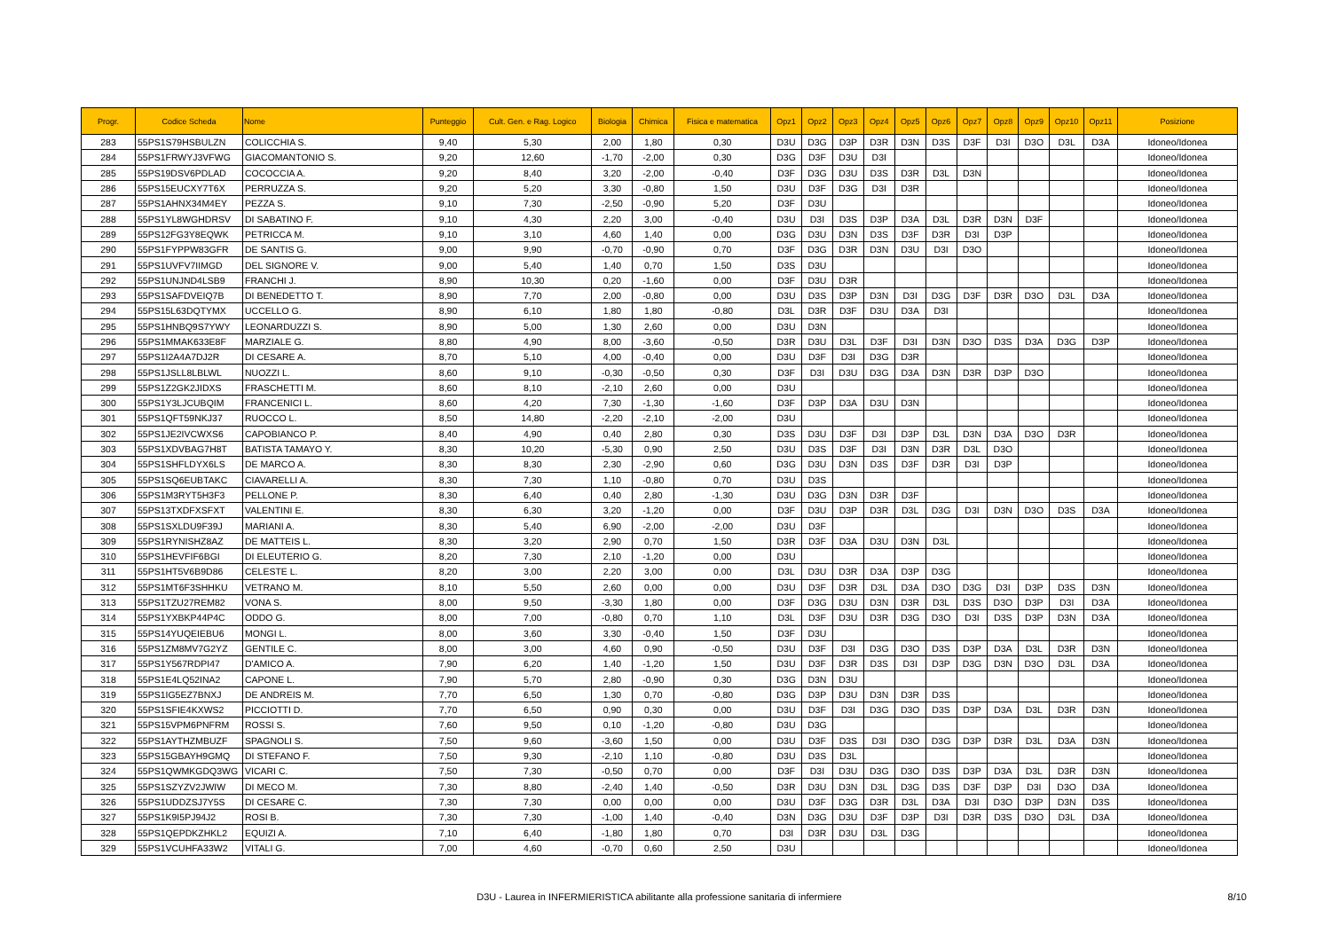| Progr. | Codice Scheda | Nome | Punteggio | Cult. Gen. e Rag. Logico | Biologia | Chimica | Fisica e matematica | Opz1 | Opz2 | Opz3 | Opz4 | Opz5 | Opz6 | Opz7 | Opz8 | Opz9 | Opz10 | Opz11 | Posizione |
| --- | --- | --- | --- | --- | --- | --- | --- | --- | --- | --- | --- | --- | --- | --- | --- | --- | --- | --- | --- |
| 283 | 55PS1S79HSBULZN | COLICCHIA S. | 9,40 | 5,30 | 2,00 | 1,80 | 0,30 | D3U | D3G | D3P | D3R | D3N | D3S | D3F | D3I | D3O | D3L | D3A | Idoneo/Idonea |
| 284 | 55PS1FRWYJ3VFWG | GIACOMANTONIO S. | 9,20 | 12,60 | -1,70 | -2,00 | 0,30 | D3G | D3F | D3U | D3I | | | | | | | | Idoneo/Idonea |
| 285 | 55PS19DSV6PDLAD | COCOCCIA A. | 9,20 | 8,40 | 3,20 | -2,00 | -0,40 | D3F | D3G | D3U | D3S | D3R | D3L | D3N | | | | | Idoneo/Idonea |
| 286 | 55PS15EUCXY7T6X | PERRUZZA S. | 9,20 | 5,20 | 3,30 | -0,80 | 1,50 | D3U | D3F | D3G | D3I | D3R | | | | | | | Idoneo/Idonea |
| 287 | 55PS1AHNX34M4EY | PEZZA S. | 9,10 | 7,30 | -2,50 | -0,90 | 5,20 | D3F | D3U | | | | | | | | | | Idoneo/Idonea |
| 288 | 55PS1YL8WGHDRSV | DI SABATINO F. | 9,10 | 4,30 | 2,20 | 3,00 | -0,40 | D3U | D3I | D3S | D3P | D3A | D3L | D3R | D3N | D3F | | | Idoneo/Idonea |
| 289 | 55PS12FG3Y8EQWK | PETRICCA M. | 9,10 | 3,10 | 4,60 | 1,40 | 0,00 | D3G | D3U | D3N | D3S | D3F | D3R | D3I | D3P | | | | Idoneo/Idonea |
| 290 | 55PS1FYPPW83GFR | DE SANTIS G. | 9,00 | 9,90 | -0,70 | -0,90 | 0,70 | D3F | D3G | D3R | D3N | D3U | D3I | D3O | | | | | Idoneo/Idonea |
| 291 | 55PS1UVFV7IIMGD | DEL SIGNORE V. | 9,00 | 5,40 | 1,40 | 0,70 | 1,50 | D3S | D3U | | | | | | | | | | Idoneo/Idonea |
| 292 | 55PS1UNJND4LSB9 | FRANCHI J. | 8,90 | 10,30 | 0,20 | -1,60 | 0,00 | D3F | D3U | D3R | | | | | | | | | Idoneo/Idonea |
| 293 | 55PS1SAFDVEIQ7B | DI BENEDETTO T. | 8,90 | 7,70 | 2,00 | -0,80 | 0,00 | D3U | D3S | D3P | D3N | D3I | D3G | D3F | D3R | D3O | D3L | D3A | Idoneo/Idonea |
| 294 | 55PS15L63DQTYMX | UCCELLO G. | 8,90 | 6,10 | 1,80 | 1,80 | -0,80 | D3L | D3R | D3F | D3U | D3A | D3I | | | | | | Idoneo/Idonea |
| 295 | 55PS1HNBQ9S7YWY | LEONARDUZZI S. | 8,90 | 5,00 | 1,30 | 2,60 | 0,00 | D3U | D3N | | | | | | | | | | Idoneo/Idonea |
| 296 | 55PS1MMAK633E8F | MARZIALE G. | 8,80 | 4,90 | 8,00 | -3,60 | -0,50 | D3R | D3U | D3L | D3F | D3I | D3N | D3O | D3S | D3A | D3G | D3P | Idoneo/Idonea |
| 297 | 55PS1I2A4A7DJ2R | DI CESARE A. | 8,70 | 5,10 | 4,00 | -0,40 | 0,00 | D3U | D3F | D3I | D3G | D3R | | | | | | | Idoneo/Idonea |
| 298 | 55PS1JSLL8LBLWL | NUOZZI L. | 8,60 | 9,10 | -0,30 | -0,50 | 0,30 | D3F | D3I | D3U | D3G | D3A | D3N | D3R | D3P | D3O | | | Idoneo/Idonea |
| 299 | 55PS1Z2GK2JIDXS | FRASCHETTI M. | 8,60 | 8,10 | -2,10 | 2,60 | 0,00 | D3U | | | | | | | | | | | Idoneo/Idonea |
| 300 | 55PS1Y3LJCUBQIM | FRANCENICI L. | 8,60 | 4,20 | 7,30 | -1,30 | -1,60 | D3F | D3P | D3A | D3U | D3N | | | | | | | Idoneo/Idonea |
| 301 | 55PS1QFT59NKJ37 | RUOCCO L. | 8,50 | 14,80 | -2,20 | -2,10 | -2,00 | D3U | | | | | | | | | | | Idoneo/Idonea |
| 302 | 55PS1JE2IVCWXS6 | CAPOBIANCO P. | 8,40 | 4,90 | 0,40 | 2,80 | 0,30 | D3S | D3U | D3F | D3I | D3P | D3L | D3N | D3A | D3O | D3R | | Idoneo/Idonea |
| 303 | 55PS1XDVBAG7H8T | BATISTA TAMAYO Y. | 8,30 | 10,20 | -5,30 | 0,90 | 2,50 | D3U | D3S | D3F | D3I | D3N | D3R | D3L | D3O | | | | Idoneo/Idonea |
| 304 | 55PS1SHFLDYX6LS | DE MARCO A. | 8,30 | 8,30 | 2,30 | -2,90 | 0,60 | D3G | D3U | D3N | D3S | D3F | D3R | D3I | D3P | | | | Idoneo/Idonea |
| 305 | 55PS1SQ6EUBTAKC | CIAVARELLI A. | 8,30 | 7,30 | 1,10 | -0,80 | 0,70 | D3U | D3S | | | | | | | | | | Idoneo/Idonea |
| 306 | 55PS1M3RYT5H3F3 | PELLONE P. | 8,30 | 6,40 | 0,40 | 2,80 | -1,30 | D3U | D3G | D3N | D3R | D3F | | | | | | | Idoneo/Idonea |
| 307 | 55PS13TXDFXSFXT | VALENTINI E. | 8,30 | 6,30 | 3,20 | -1,20 | 0,00 | D3F | D3U | D3P | D3R | D3L | D3G | D3I | D3N | D3O | D3S | D3A | Idoneo/Idonea |
| 308 | 55PS1SXLDU9F39J | MARIANI A. | 8,30 | 5,40 | 6,90 | -2,00 | -2,00 | D3U | D3F | | | | | | | | | | Idoneo/Idonea |
| 309 | 55PS1RYNISHZ8AZ | DE MATTEIS L. | 8,30 | 3,20 | 2,90 | 0,70 | 1,50 | D3R | D3F | D3A | D3U | D3N | D3L | | | | | | Idoneo/Idonea |
| 310 | 55PS1HEVFIF6BGI | DI ELEUTERIO G. | 8,20 | 7,30 | 2,10 | -1,20 | 0,00 | D3U | | | | | | | | | | | Idoneo/Idonea |
| 311 | 55PS1HT5V6B9D86 | CELESTE L. | 8,20 | 3,00 | 2,20 | 3,00 | 0,00 | D3L | D3U | D3R | D3A | D3P | D3G | | | | | | Idoneo/Idonea |
| 312 | 55PS1MT6F3SHHKU | VETRANO M. | 8,10 | 5,50 | 2,60 | 0,00 | 0,00 | D3U | D3F | D3R | D3L | D3A | D3O | D3G | D3I | D3P | D3S | D3N | Idoneo/Idonea |
| 313 | 55PS1TZU27REM82 | VONA S. | 8,00 | 9,50 | -3,30 | 1,80 | 0,00 | D3F | D3G | D3U | D3N | D3R | D3L | D3S | D3O | D3P | D3I | D3A | Idoneo/Idonea |
| 314 | 55PS1YXBKP44P4C | ODDO G. | 8,00 | 7,00 | -0,80 | 0,70 | 1,10 | D3L | D3F | D3U | D3R | D3G | D3O | D3I | D3S | D3P | D3N | D3A | Idoneo/Idonea |
| 315 | 55PS14YUQEIEBU6 | MONGI L. | 8,00 | 3,60 | 3,30 | -0,40 | 1,50 | D3F | D3U | | | | | | | | | | Idoneo/Idonea |
| 316 | 55PS1ZM8MV7G2YZ | GENTILE C. | 8,00 | 3,00 | 4,60 | 0,90 | -0,50 | D3U | D3F | D3I | D3G | D3O | D3S | D3P | D3A | D3L | D3R | D3N | Idoneo/Idonea |
| 317 | 55PS1Y567RDPI47 | D'AMICO A. | 7,90 | 6,20 | 1,40 | -1,20 | 1,50 | D3U | D3F | D3R | D3S | D3I | D3P | D3G | D3N | D3O | D3L | D3A | Idoneo/Idonea |
| 318 | 55PS1E4LQ52INA2 | CAPONE L. | 7,90 | 5,70 | 2,80 | -0,90 | 0,30 | D3G | D3N | D3U | | | | | | | | | Idoneo/Idonea |
| 319 | 55PS1IG5EZ7BNXJ | DE ANDREIS M. | 7,70 | 6,50 | 1,30 | 0,70 | -0,80 | D3G | D3P | D3U | D3N | D3R | D3S | | | | | | Idoneo/Idonea |
| 320 | 55PS1SFIE4KXWS2 | PICCIOTTI D. | 7,70 | 6,50 | 0,90 | 0,30 | 0,00 | D3U | D3F | D3I | D3G | D3O | D3S | D3P | D3A | D3L | D3R | D3N | Idoneo/Idonea |
| 321 | 55PS15VPM6PNFRM | ROSSI S. | 7,60 | 9,50 | 0,10 | -1,20 | -0,80 | D3U | D3G | | | | | | | | | | Idoneo/Idonea |
| 322 | 55PS1AYTHZMBUZF | SPAGNOLI S. | 7,50 | 9,60 | -3,60 | 1,50 | 0,00 | D3U | D3F | D3S | D3I | D3O | D3G | D3P | D3R | D3L | D3A | D3N | Idoneo/Idonea |
| 323 | 55PS15GBAYH9GMQ | DI STEFANO F. | 7,50 | 9,30 | -2,10 | 1,10 | -0,80 | D3U | D3S | D3L | | | | | | | | | Idoneo/Idonea |
| 324 | 55PS1QWMKGDQ3WG | VICARI C. | 7,50 | 7,30 | -0,50 | 0,70 | 0,00 | D3F | D3I | D3U | D3G | D3O | D3S | D3P | D3A | D3L | D3R | D3N | Idoneo/Idonea |
| 325 | 55PS1SZYZV2JWIW | DI MECO M. | 7,30 | 8,80 | -2,40 | 1,40 | -0,50 | D3R | D3U | D3N | D3L | D3G | D3S | D3F | D3P | D3I | D3O | D3A | Idoneo/Idonea |
| 326 | 55PS1UDDZSJ7Y5S | DI CESARE C. | 7,30 | 7,30 | 0,00 | 0,00 | 0,00 | D3U | D3F | D3G | D3R | D3L | D3A | D3I | D3O | D3P | D3N | D3S | Idoneo/Idonea |
| 327 | 55PS1K9I5PJ94J2 | ROSI B. | 7,30 | 7,30 | -1,00 | 1,40 | -0,40 | D3N | D3G | D3U | D3F | D3P | D3I | D3R | D3S | D3O | D3L | D3A | Idoneo/Idonea |
| 328 | 55PS1QEPDKZHKL2 | EQUIZI A. | 7,10 | 6,40 | -1,80 | 1,80 | 0,70 | D3I | D3R | D3U | D3L | D3G | | | | | | | Idoneo/Idonea |
| 329 | 55PS1VCUHFA33W2 | VITALI G. | 7,00 | 4,60 | -0,70 | 0,60 | 2,50 | D3U | | | | | | | | | | | Idoneo/Idonea |
D3U - Laurea in INFERMIERISTICA abilitante alla professione sanitaria di infermiere 8/10